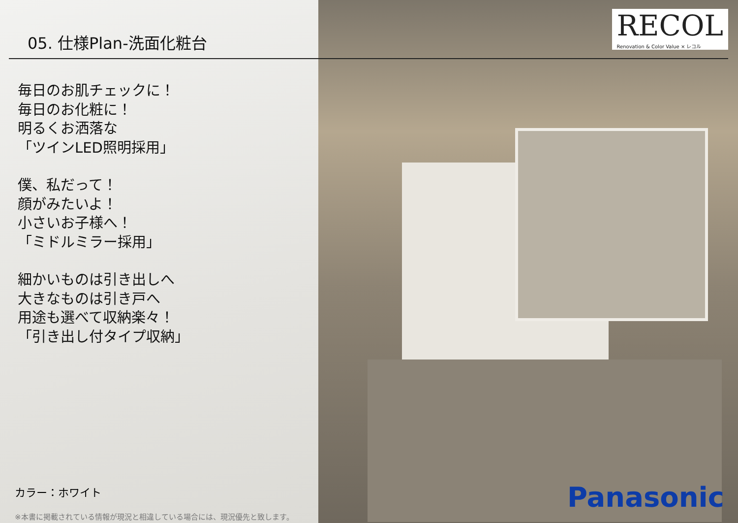05. 仕様Plan-洗面化粧台
RECOL
Renovation & Color Value × レコル
毎日のお肌チェックに！
毎日のお化粧に！
明るくお洒落な
「ツインLED照明採用」
僕、私だって！
顔がみたいよ！
小さいお子様へ！
「ミドルミラー採用」
細かいものは引き出しへ
大きなものは引き戸へ
用途も選べて収納楽々！
「引き出し付タイプ収納」
カラー：ホワイト
※本書に掲載されている情報が現況と相違している場合には、現況優先と致します。
Panasonic